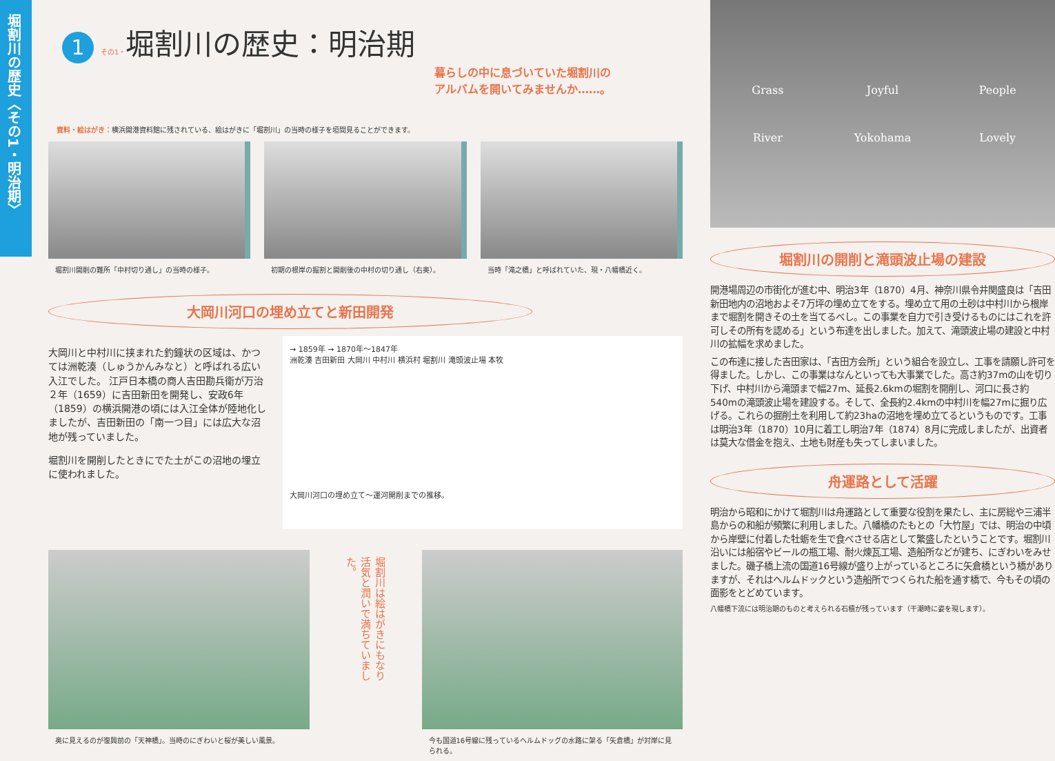堀割川の歴史〈その1・明治期〉
1 その1・堀割川の歴史：明治期
暮らしの中に息づいていた堀割川の
アルバムを開いてみませんか……。
資料・絵はがき：横浜開港資料館に残されている、絵はがきに「堀割川」の当時の様子を垣間見ることができます。
堀割川開削の難所「中村切り通し」の当時の様子。
初期の根岸の掘割と開削後の中村の切り通し（右奥）。
当時「滝之橋」と呼ばれていた、現・八幡橋近く。
大岡川河口の埋め立てと新田開発
大岡川と中村川に挟まれた釣鐘状の区域は、かつては洲乾湊（しゅうかんみなと）と呼ばれる広い入江でした。 江戸日本橋の商人吉田勘兵衛が万治２年（1659）に吉田新田を開発し、安政6年（1859）の横浜開港の頃には入江全体が陸地化しましたが、吉田新田の「南一つ目」には広大な沼地が残っていました。
堀割川を開削したときにでた土がこの沼地の埋立に使われました。
→ 1859年 → 1870年～1847年
洲乾湊 吉田新田 大岡川 中村川 横浜村 堀割川 滝頭波止場 本牧
大岡川河口の埋め立て～運河開削までの推移。
奥に見えるのが復興前の「天神橋」。当時のにぎわいと桜が美しい風景。
堀割川は絵はがきにもなり活気と潤いで満ちていました。
今も国道16号線に残っているヘルムドッグの水路に架る「矢倉橋」が対岸に見られる。
Grass Joyful People River Yokohama Lovely
堀割川の開削と滝頭波止場の建設
開港場周辺の市街化が進む中、明治3年（1870）4月、神奈川県令井関盛良は「吉田新田地内の沼地およそ7万坪の埋め立てをする。埋め立て用の土砂は中村川から根岸まで堀割を開きその土を当てるべし。この事業を自力で引き受けるものにはこれを許可しその所有を認める」という布達を出しました。加えて、滝頭波止場の建設と中村川の拡幅を求めました。
この布達に接した吉田家は、「吉田方会所」という組合を設立し、工事を請願し許可を得ました。しかし、この事業はなんといっても大事業でした。高さ約37mの山を切り下げ、中村川から滝頭まで幅27m、延長2.6kmの堀割を開削し、河口に長さ約540mの滝頭波止場を建設する。そして、全長約2.4kmの中村川を幅27mに掘り広げる。これらの掘削土を利用して約23haの沼地を埋め立てるというものです。工事は明治3年（1870）10月に着工し明治7年（1874）8月に完成しましたが、出資者は莫大な借金を抱え、土地も財産も失ってしまいました。
舟運路として活躍
明治から昭和にかけて堀割川は舟運路として重要な役割を果たし、主に房総や三浦半島からの和船が頻繁に利用しました。八幡橋のたもとの「大竹屋」では、明治の中頃から岸壁に付着した牡蛎を生で食べさせる店として繁盛したということです。堀割川沿いには船宿やビールの瓶工場、耐火煉瓦工場、造船所などが建ち、にぎわいをみせました。磯子橋上流の国道16号線が盛り上がっているところに矢倉橋という橋がありますが、それはヘルムドックという造船所でつくられた船を通す橋で、今もその頃の面影をとどめています。
八幡橋下流には明治期のものと考えられる石積が残っています（干潮時に姿を現します）。